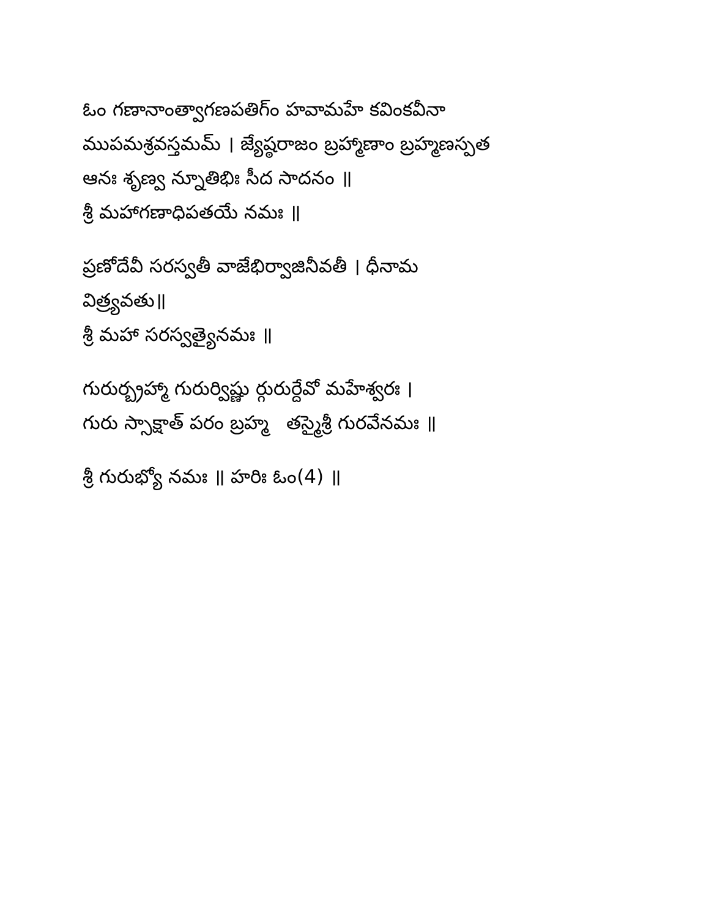ఓం గణానాంత్వాగణపతిగ్ం హవామహే కవింకవీనా
ముపమశ్రవస్తమమ్ । జ్యేష్ఠరాజం బ్రహ్మాణాం బ్రహ్మణస్పత
ఆనః శృణ్వ న్నూతిభిః సీద సాదనం ॥
శ్రీ మహాగణాధిపతయే నమః ॥
ప్రణోదేవీ సరస్వతీ వాజేభిర్వాజినీవతీ । ధీనామ
విత్ర్యవతు॥
శ్రీ మహా సరస్వత్యైనమః ॥
గురుర్బ్రహ్మా గురుర్విష్ణు ర్గురుర్దేవో మహేశ్వరః ।
గురు స్సాక్షాత్ పరం బ్రహ్మ తస్మైశ్రీ గురవేనమః ॥
శ్రీ గురుభ్యో నమః ॥ హరిః ఓం(4) ॥